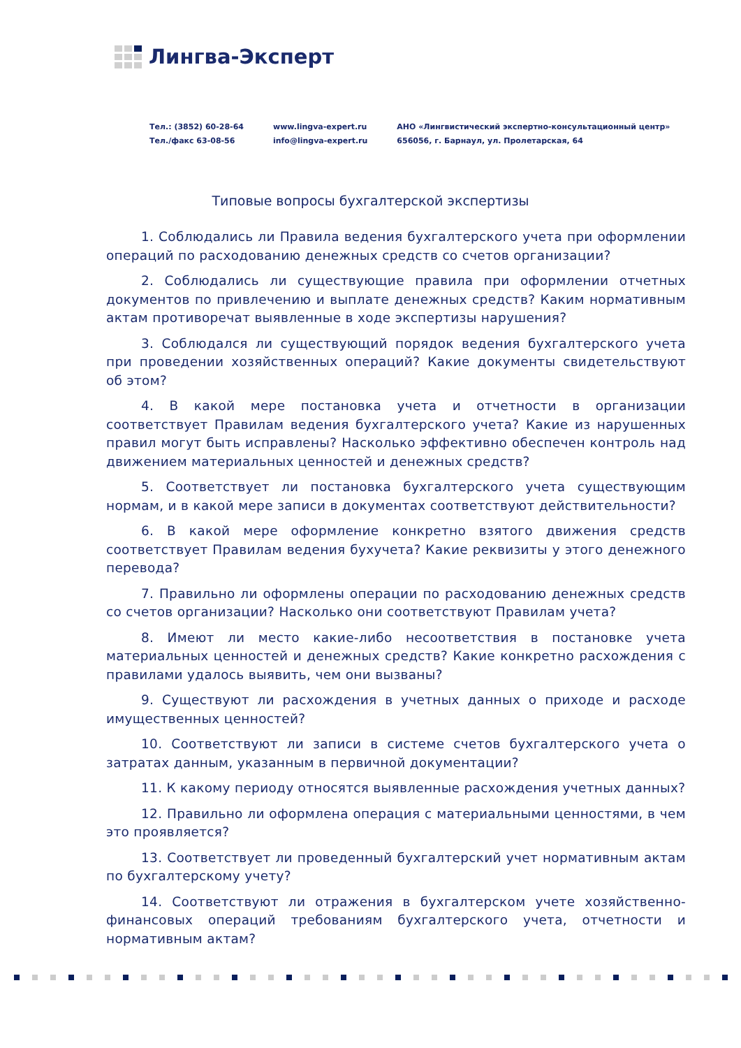Лингва-Эксперт
Тел.: (3852) 60-28-64
Тел./факс 63-08-56
www.lingva-expert.ru
info@lingva-expert.ru
АНО «Лингвистический экспертно-консультационный центр»
656056, г. Барнаул, ул. Пролетарская, 64
Типовые вопросы бухгалтерской экспертизы
1. Соблюдались ли Правила ведения бухгалтерского учета при оформлении операций по расходованию денежных средств со счетов организации?
2. Соблюдались ли существующие правила при оформлении отчетных документов по привлечению и выплате денежных средств? Каким нормативным актам противоречат выявленные в ходе экспертизы нарушения?
3. Соблюдался ли существующий порядок ведения бухгалтерского учета при проведении хозяйственных операций? Какие документы свидетельствуют об этом?
4. В какой мере постановка учета и отчетности в организации соответствует Правилам ведения бухгалтерского учета? Какие из нарушенных правил могут быть исправлены? Насколько эффективно обеспечен контроль над движением материальных ценностей и денежных средств?
5. Соответствует ли постановка бухгалтерского учета существующим нормам, и в какой мере записи в документах соответствуют действительности?
6. В какой мере оформление конкретно взятого движения средств соответствует Правилам ведения бухучета? Какие реквизиты у этого денежного перевода?
7. Правильно ли оформлены операции по расходованию денежных средств со счетов организации? Насколько они соответствуют Правилам учета?
8. Имеют ли место какие-либо несоответствия в постановке учета материальных ценностей и денежных средств? Какие конкретно расхождения с правилами удалось выявить, чем они вызваны?
9. Существуют ли расхождения в учетных данных о приходе и расходе имущественных ценностей?
10. Соответствуют ли записи в системе счетов бухгалтерского учета о затратах данным, указанным в первичной документации?
11. К какому периоду относятся выявленные расхождения учетных данных?
12. Правильно ли оформлена операция с материальными ценностями, в чем это проявляется?
13. Соответствует ли проведенный бухгалтерский учет нормативным актам по бухгалтерскому учету?
14. Соответствуют ли отражения в бухгалтерском учете хозяйственно-финансовых операций требованиям бухгалтерского учета, отчетности и нормативным актам?